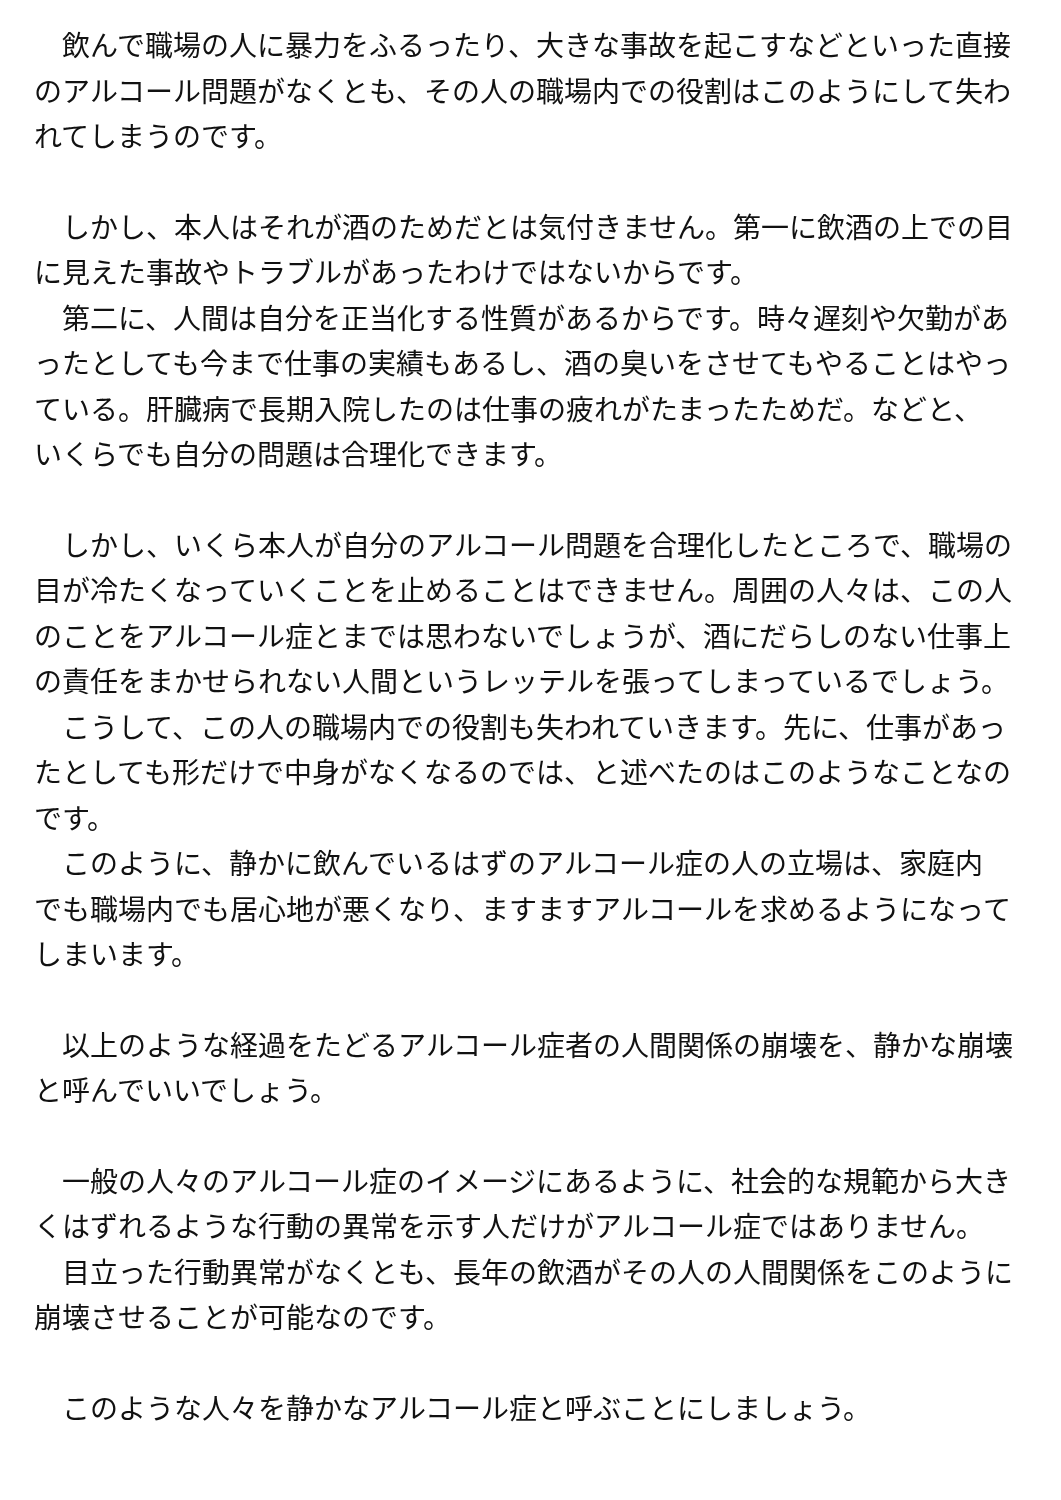飲んで職場の人に暴力をふるったり、大きな事故を起こすなどといった直接のアルコール問題がなくとも、その人の職場内での役割はこのようにして失われてしまうのです。
　しかし、本人はそれが酒のためだとは気付きません。第一に飲酒の上での目に見えた事故やトラブルがあったわけではないからです。
　第二に、人間は自分を正当化する性質があるからです。時々遅刻や欠勤があったとしても今まで仕事の実績もあるし、酒の臭いをさせてもやることはやっている。肝臓病で長期入院したのは仕事の疲れがたまったためだ。などと、
いくらでも自分の問題は合理化できます。
　しかし、いくら本人が自分のアルコール問題を合理化したところで、職場の目が冷たくなっていくことを止めることはできません。周囲の人々は、この人のことをアルコール症とまでは思わないでしょうが、酒にだらしのない仕事上の責任をまかせられない人間というレッテルを張ってしまっているでしょう。
　こうして、この人の職場内での役割も失われていきます。先に、仕事があったとしても形だけで中身がなくなるのでは、と述べたのはこのようなことなのです。
　このように、静かに飲んでいるはずのアルコール症の人の立場は、家庭内
でも職場内でも居心地が悪くなり、ますますアルコールを求めるようになってしまいます。
　以上のような経過をたどるアルコール症者の人間関係の崩壊を、静かな崩壊と呼んでいいでしょう。
　一般の人々のアルコール症のイメージにあるように、社会的な規範から大きくはずれるような行動の異常を示す人だけがアルコール症ではありません。
　目立った行動異常がなくとも、長年の飲酒がその人の人間関係をこのように崩壊させることが可能なのです。
　このような人々を静かなアルコール症と呼ぶことにしましょう。